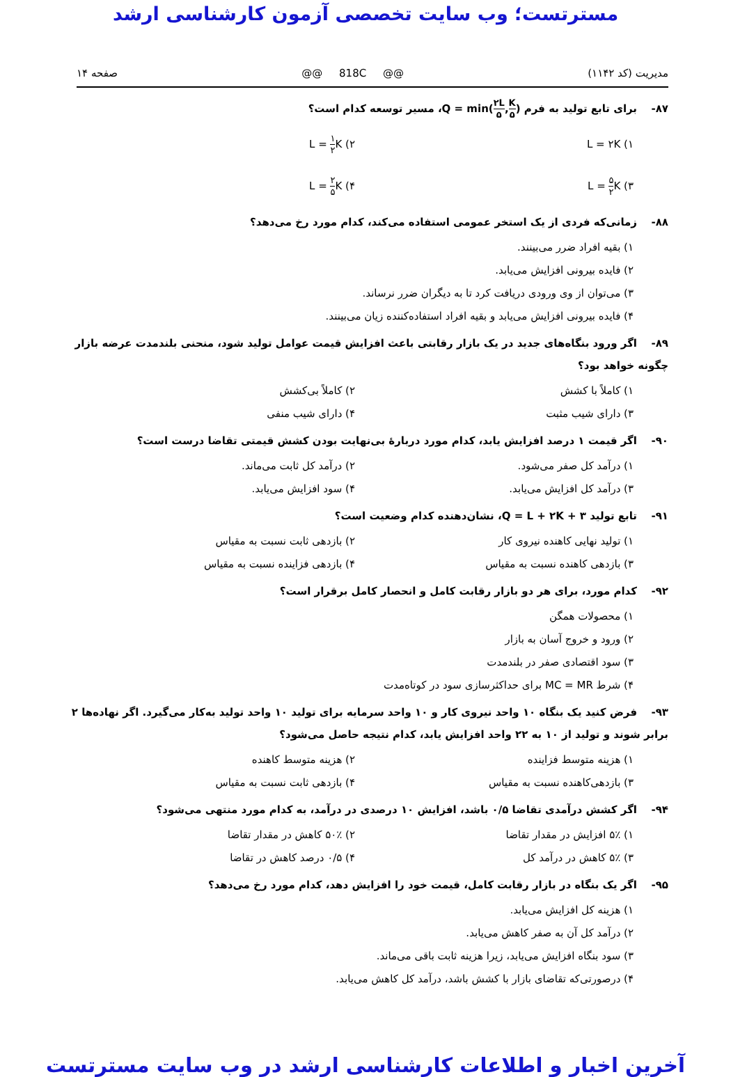مسترتست؛ وب سایت تخصصی آزمون کارشناسی ارشد
مدیریت (کد ۱۱۴۲) @@ 818C @@ صفحه ۱۴
۸۷- برای تابع تولید به فرم Q = min(۲L ۵,K ۵)، مسیر توسعه کدام است؟
۱) L = ۲K ۲) L = ۱ ۲ K
۳) L = ۵ ۲ K ۴) L = ۲ ۵ K
۸۸- زمانی‌که فردی از یک استخر عمومی استفاده می‌کند، کدام مورد رخ می‌دهد؟
۱) بقیه افراد ضرر می‌بینند.
۲) فایده بیرونی افزایش می‌یابد.
۳) می‌توان از وی ورودی دریافت کرد تا به دیگران ضرر نرساند.
۴) فایده بیرونی افزایش می‌یابد و بقیه افراد استفاده‌کننده زیان می‌بینند.
۸۹- اگر ورود بنگاه‌های جدید در یک بازار رقابتی باعث افزایش قیمت عوامل تولید شود، منحنی بلندمدت عرضه بازار چگونه خواهد بود؟
۱) کاملاً با کشش ۲) کاملاً بی‌کشش
۳) دارای شیب مثبت ۴) دارای شیب منفی
۹۰- اگر قیمت ۱ درصد افزایش یابد، کدام مورد دربارهٔ بی‌نهایت بودن کشش قیمتی تقاضا درست است؟
۱) درآمد کل صفر می‌شود. ۲) درآمد کل ثابت می‌ماند.
۳) درآمد کل افزایش می‌یابد. ۴) سود افزایش می‌یابد.
۹۱- تابع تولید Q = L + ۲K + ۳، نشان‌دهنده کدام وضعیت است؟
۱) تولید نهایی کاهنده نیروی کار ۲) بازدهی ثابت نسبت به مقیاس
۳) بازدهی کاهنده نسبت به مقیاس ۴) بازدهی فزاینده نسبت به مقیاس
۹۲- کدام مورد، برای هر دو بازار رقابت کامل و انحصار کامل برقرار است؟
۱) محصولات همگن
۲) ورود و خروج آسان به بازار
۳) سود اقتصادی صفر در بلندمدت
۴) شرط MC = MR برای حداکثرسازی سود در کوتاه‌مدت
۹۳- فرض کنید یک بنگاه ۱۰ واحد نیروی کار و ۱۰ واحد سرمایه برای تولید ۱۰ واحد تولید به‌کار می‌گیرد. اگر نهاده‌ها ۲ برابر شوند و تولید از ۱۰ به ۲۲ واحد افزایش یابد، کدام نتیجه حاصل می‌شود؟
۱) هزینه متوسط فزاینده ۲) هزینه متوسط کاهنده
۳) بازدهی‌کاهنده نسبت به مقیاس ۴) بازدهی ثابت نسبت به مقیاس
۹۴- اگر کشش درآمدی تقاضا ۰/۵ باشد، افزایش ۱۰ درصدی در درآمد، به کدام مورد منتهی می‌شود؟
۱) ۵٪ افزایش در مقدار تقاضا ۲) ۵۰٪ کاهش در مقدار تقاضا
۳) ۵٪ کاهش در درآمد کل ۴) ۰/۵ درصد کاهش در تقاضا
۹۵- اگر یک بنگاه در بازار رقابت کامل، قیمت خود را افزایش دهد، کدام مورد رخ می‌دهد؟
۱) هزینه کل افزایش می‌یابد.
۲) درآمد کل آن به صفر کاهش می‌یابد.
۳) سود بنگاه افزایش می‌یابد، زیرا هزینه ثابت باقی می‌ماند.
۴) درصورتی‌که تقاضای بازار با کشش باشد، درآمد کل کاهش می‌یابد.
آخرین اخبار و اطلاعات کارشناسی ارشد در وب سایت مسترتست